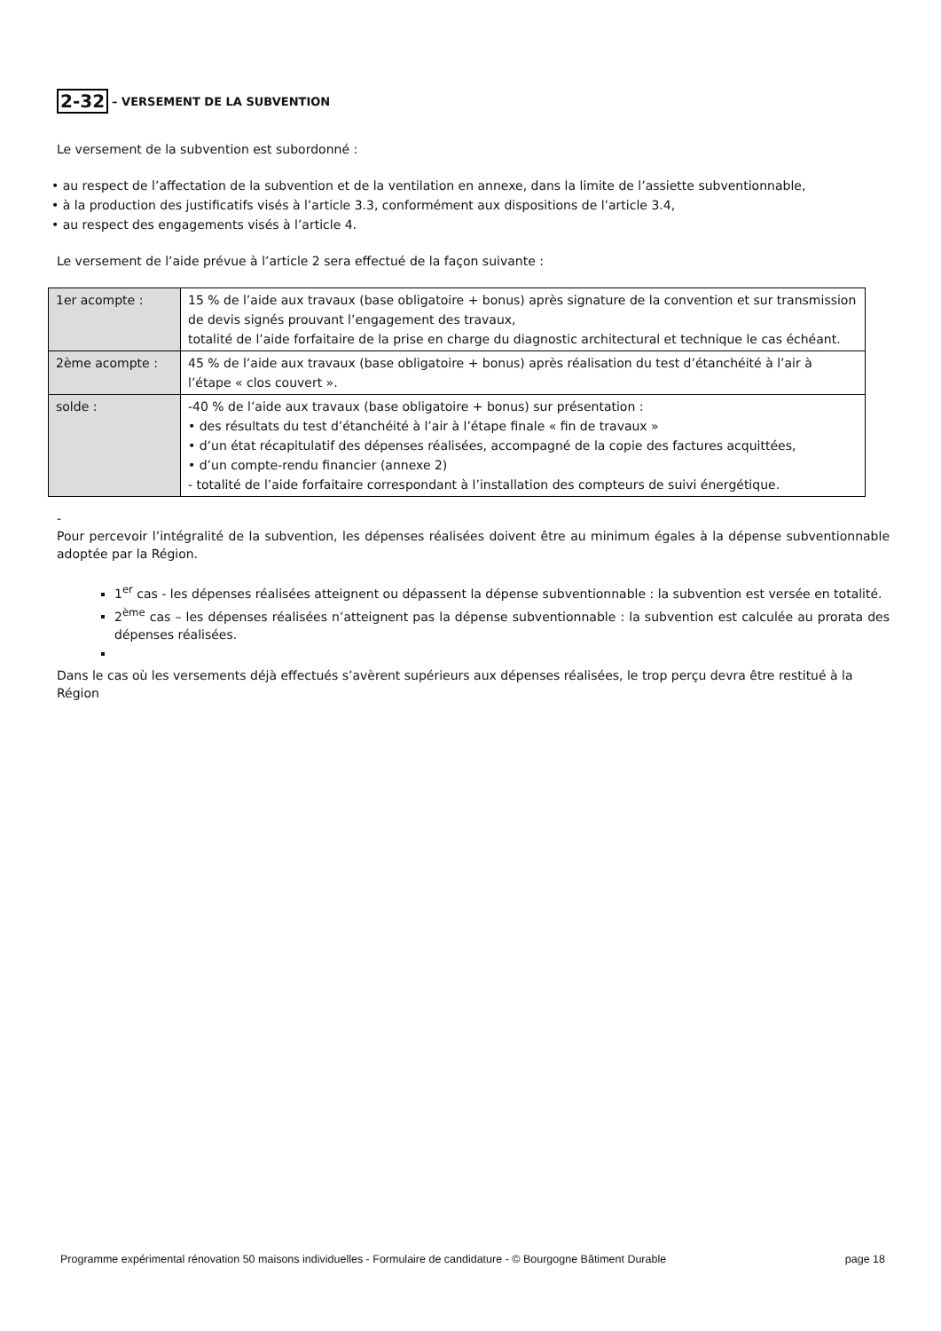2-32 – VERSEMENT DE LA SUBVENTION
Le versement de la subvention est subordonné :
• au respect de l’affectation de la subvention et de la ventilation en annexe, dans la limite de l’assiette subventionnable,
• à la production des justificatifs visés à l’article 3.3, conformément aux dispositions de l’article 3.4,
• au respect des engagements visés à l’article 4.
Le versement de l’aide prévue à l’article 2 sera effectué de la façon suivante :
| 1er acompte : | 15 % de l’aide aux travaux (base obligatoire + bonus) après signature de la convention et sur transmission de devis signés prouvant l’engagement des travaux, totalité de l’aide forfaitaire de la prise en charge du diagnostic architectural et technique le cas échéant. |
| 2ème acompte : | 45 % de l’aide aux travaux (base obligatoire + bonus) après réalisation du test d’étanchéité à l’air à l’étape « clos couvert ». |
| solde : | -40 % de l’aide aux travaux (base obligatoire + bonus) sur présentation : • des résultats du test d’étanchéité à l’air à l’étape finale « fin de travaux » • d’un état récapitulatif des dépenses réalisées, accompagné de la copie des factures acquittées, • d’un compte-rendu financier (annexe 2) - totalité de l’aide forfaitaire correspondant à l’installation des compteurs de suivi énergétique. |
-
Pour percevoir l’intégralité de la subvention, les dépenses réalisées doivent être au minimum égales à la dépense subventionnable adoptée par la Région.
1<sup>er</sup> cas - les dépenses réalisées atteignent ou dépassent la dépense subventionnable : la subvention est versée en totalité.
2<sup>ème</sup> cas – les dépenses réalisées n’atteignent pas la dépense subventionnable : la subvention est calculée au prorata des dépenses réalisées.
Dans le cas où les versements déjà effectués s’avèrent supérieurs aux dépenses réalisées, le trop perçu devra être restitué à la Région
Programme expérimental rénovation 50 maisons individuelles - Formulaire de candidature - © Bourgogne Bâtiment Durable page 18